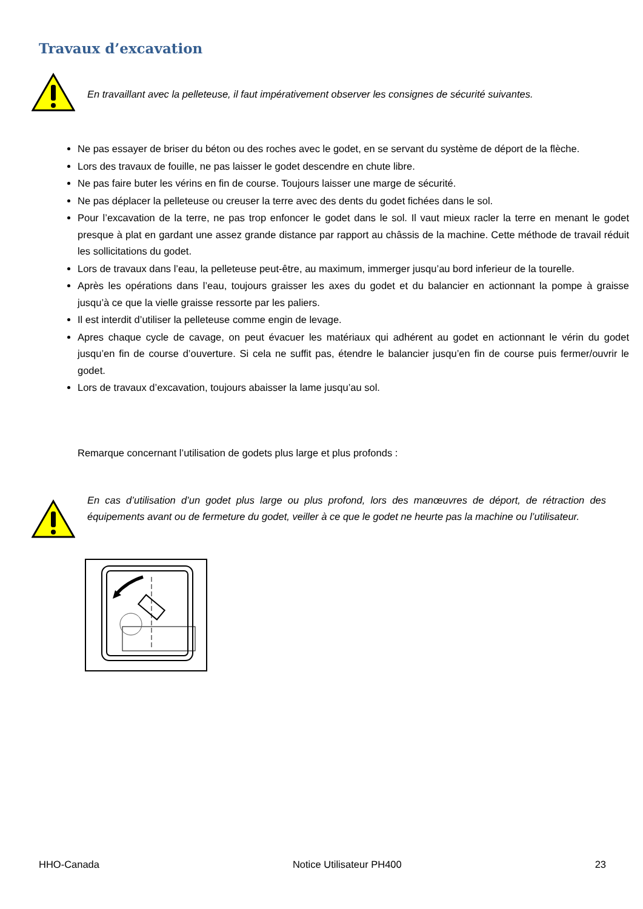Travaux d’excavation
En travaillant avec la pelleteuse, il faut impérativement observer les consignes de sécurité suivantes.
Ne pas essayer de briser du béton ou des roches avec le godet, en se servant du système de déport de la flèche.
Lors des travaux de fouille, ne pas laisser le godet descendre en chute libre.
Ne pas faire buter les vérins en fin de course. Toujours laisser une marge de sécurité.
Ne pas déplacer la pelleteuse ou creuser la terre avec des dents du godet fichées dans le sol.
Pour l’excavation de la terre, ne pas trop enfoncer le godet dans le sol. Il vaut mieux racler la terre en menant le godet presque à plat en gardant une assez grande distance par rapport au châssis de la machine. Cette méthode de travail réduit les sollicitations du godet.
Lors de travaux dans l’eau, la pelleteuse peut-être, au maximum, immerger jusqu’au bord inferieur de la tourelle.
Après les opérations dans l’eau, toujours graisser les axes du godet et du balancier en actionnant la pompe à graisse jusqu’à ce que la vielle graisse ressorte par les paliers.
Il est interdit d’utiliser la pelleteuse comme engin de levage.
Apres chaque cycle de cavage, on peut évacuer les matériaux qui adhérent au godet en actionnant le vérin du godet jusqu’en fin de course d’ouverture. Si cela ne suffit pas, étendre le balancier jusqu’en fin de course puis fermer/ouvrir le godet.
Lors de travaux d’excavation, toujours abaisser la lame jusqu’au sol.
Remarque concernant l’utilisation de godets plus large et plus profonds :
En cas d’utilisation d’un godet plus large ou plus profond, lors des manœuvres de déport, de rétraction des équipements avant ou de fermeture du godet, veiller à ce que le godet ne heurte pas la machine ou l’utilisateur.
HHO-Canada Notice Utilisateur PH400 23